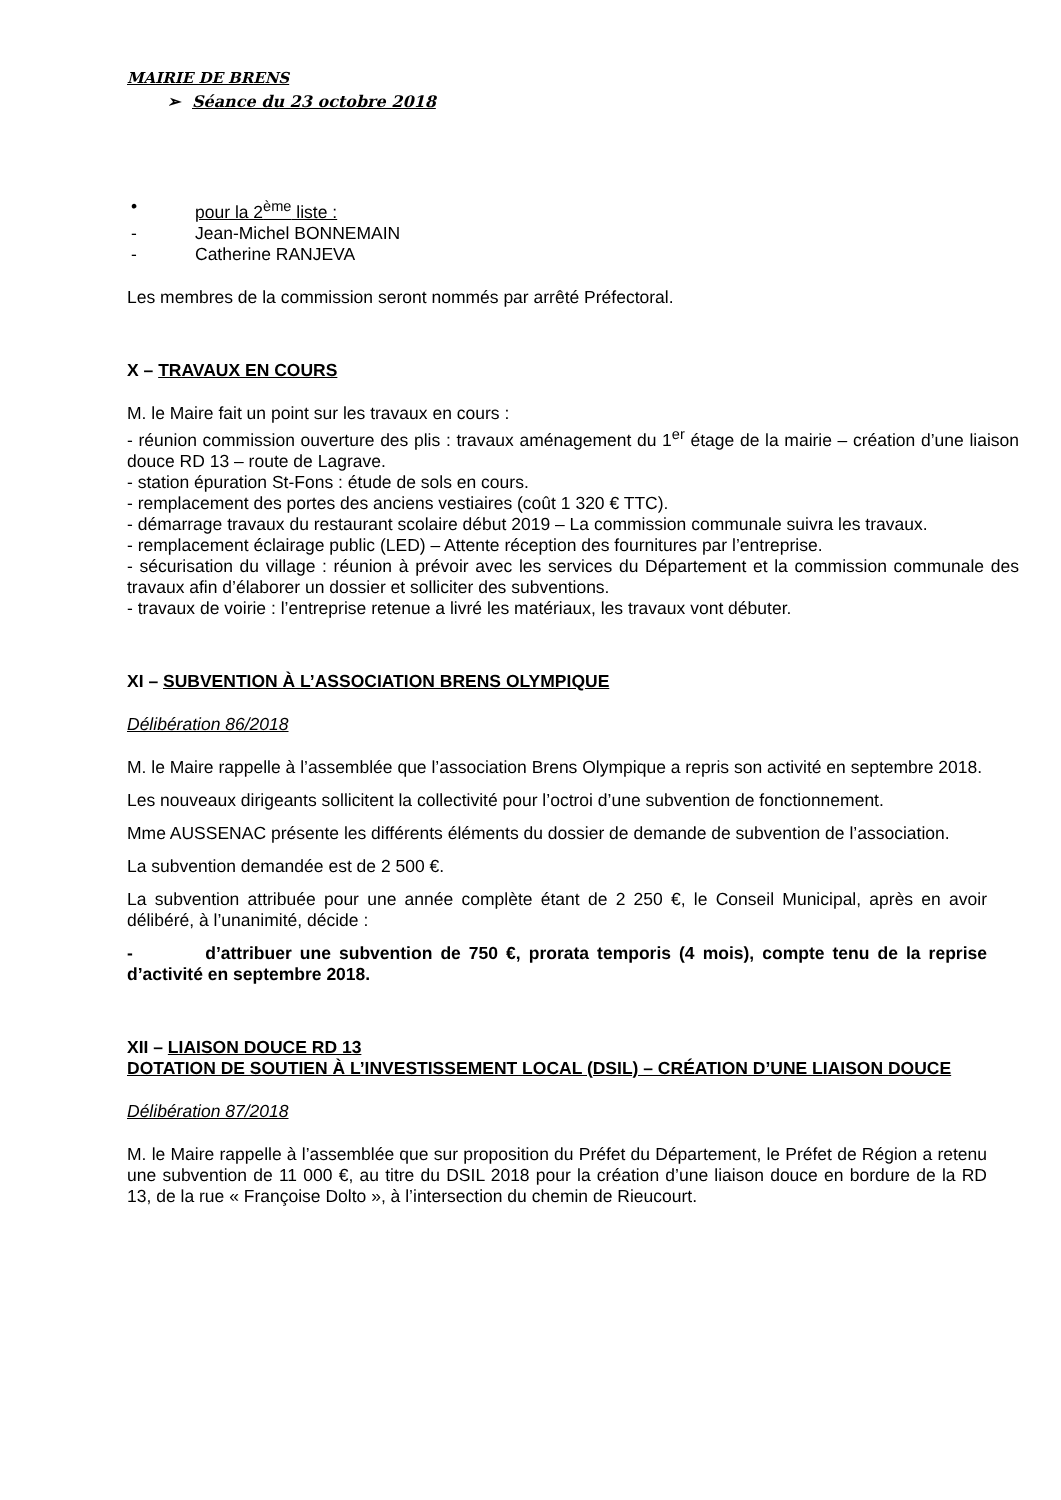MAIRIE DE BRENS
➢ Séance du 23 octobre 2018
• pour la 2<sup>ème</sup> liste :
- Jean-Michel BONNEMAIN
- Catherine RANJEVA
Les membres de la commission seront nommés par arrêté Préfectoral.
X – TRAVAUX EN COURS
M. le Maire fait un point sur les travaux en cours :
- réunion commission ouverture des plis : travaux aménagement du 1<sup>er</sup> étage de la mairie – création d’une liaison douce RD 13 – route de Lagrave.
- station épuration St-Fons : étude de sols en cours.
- remplacement des portes des anciens vestiaires (coût 1 320 € TTC).
- démarrage travaux du restaurant scolaire début 2019 – La commission communale suivra les travaux.
- remplacement éclairage public (LED) – Attente réception des fournitures par l’entreprise.
- sécurisation du village : réunion à prévoir avec les services du Département et la commission communale des travaux afin d’élaborer un dossier et solliciter des subventions.
- travaux de voirie : l’entreprise retenue a livré les matériaux, les travaux vont débuter.
XI – SUBVENTION À L’ASSOCIATION BRENS OLYMPIQUE
Délibération 86/2018
M. le Maire rappelle à l’assemblée que l’association Brens Olympique a repris son activité en septembre 2018.
Les nouveaux dirigeants sollicitent la collectivité pour l’octroi d’une subvention de fonctionnement.
Mme AUSSENAC présente les différents éléments du dossier de demande de subvention de l’association.
La subvention demandée est de 2 500 €.
La subvention attribuée pour une année complète étant de 2 250 €, le Conseil Municipal, après en avoir délibéré, à l’unanimité, décide :
- d’attribuer une subvention de 750 €, prorata temporis (4 mois), compte tenu de la reprise d’activité en septembre 2018.
XII – LIAISON DOUCE RD 13
DOTATION DE SOUTIEN À L’INVESTISSEMENT LOCAL (DSIL) – CRÉATION D’UNE LIAISON DOUCE
Délibération 87/2018
M. le Maire rappelle à l’assemblée que sur proposition du Préfet du Département, le Préfet de Région a retenu une subvention de 11 000 €, au titre du DSIL 2018 pour la création d’une liaison douce en bordure de la RD 13, de la rue « Françoise Dolto », à l’intersection du chemin de Rieucourt.